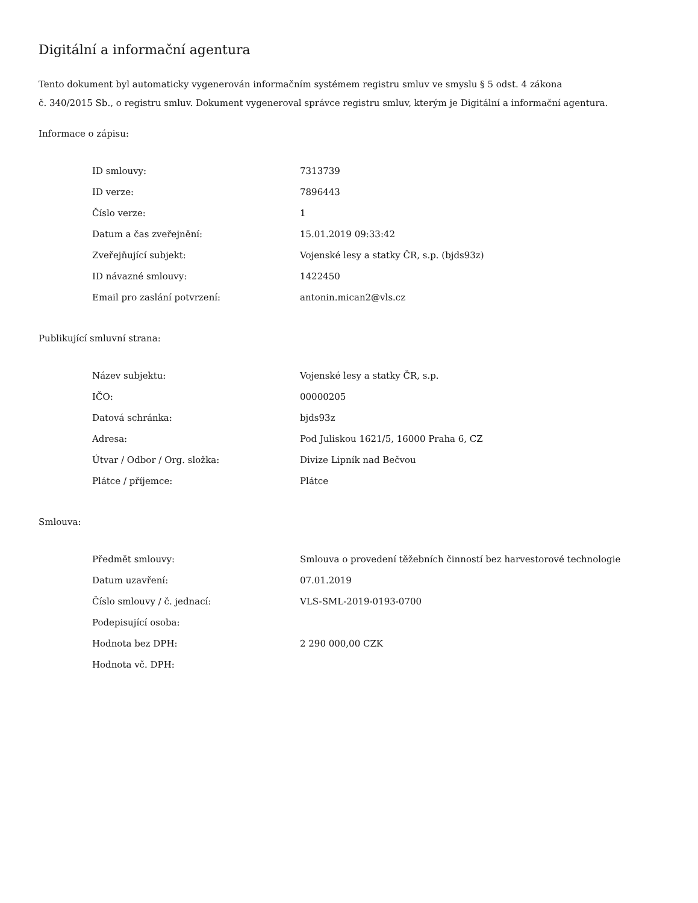Digitální a informační agentura
Tento dokument byl automaticky vygenerován informačním systémem registru smluv ve smyslu § 5 odst. 4 zákona
č. 340/2015 Sb., o registru smluv. Dokument vygeneroval správce registru smluv, kterým je Digitální a informační agentura.
Informace o zápisu:
| ID smlouvy: | 7313739 |
| ID verze: | 7896443 |
| Číslo verze: | 1 |
| Datum a čas zveřejnění: | 15.01.2019 09:33:42 |
| Zveřejňující subjekt: | Vojenské lesy a statky ČR, s.p. (bjds93z) |
| ID návazné smlouvy: | 1422450 |
| Email pro zaslání potvrzení: | antonin.mican2@vls.cz |
Publikující smluvní strana:
| Název subjektu: | Vojenské lesy a statky ČR, s.p. |
| IČO: | 00000205 |
| Datová schránka: | bjds93z |
| Adresa: | Pod Juliskou 1621/5, 16000 Praha 6, CZ |
| Útvar / Odbor / Org. složka: | Divize Lipník nad Bečvou |
| Plátce / příjemce: | Plátce |
Smlouva:
| Předmět smlouvy: | Smlouva o provedení těžebních činností bez harvestorové technologie |
| Datum uzavření: | 07.01.2019 |
| Číslo smlouvy / č. jednací: | VLS-SML-2019-0193-0700 |
| Podepisující osoba: | |
| Hodnota bez DPH: | 2 290 000,00 CZK |
| Hodnota vč. DPH: | |